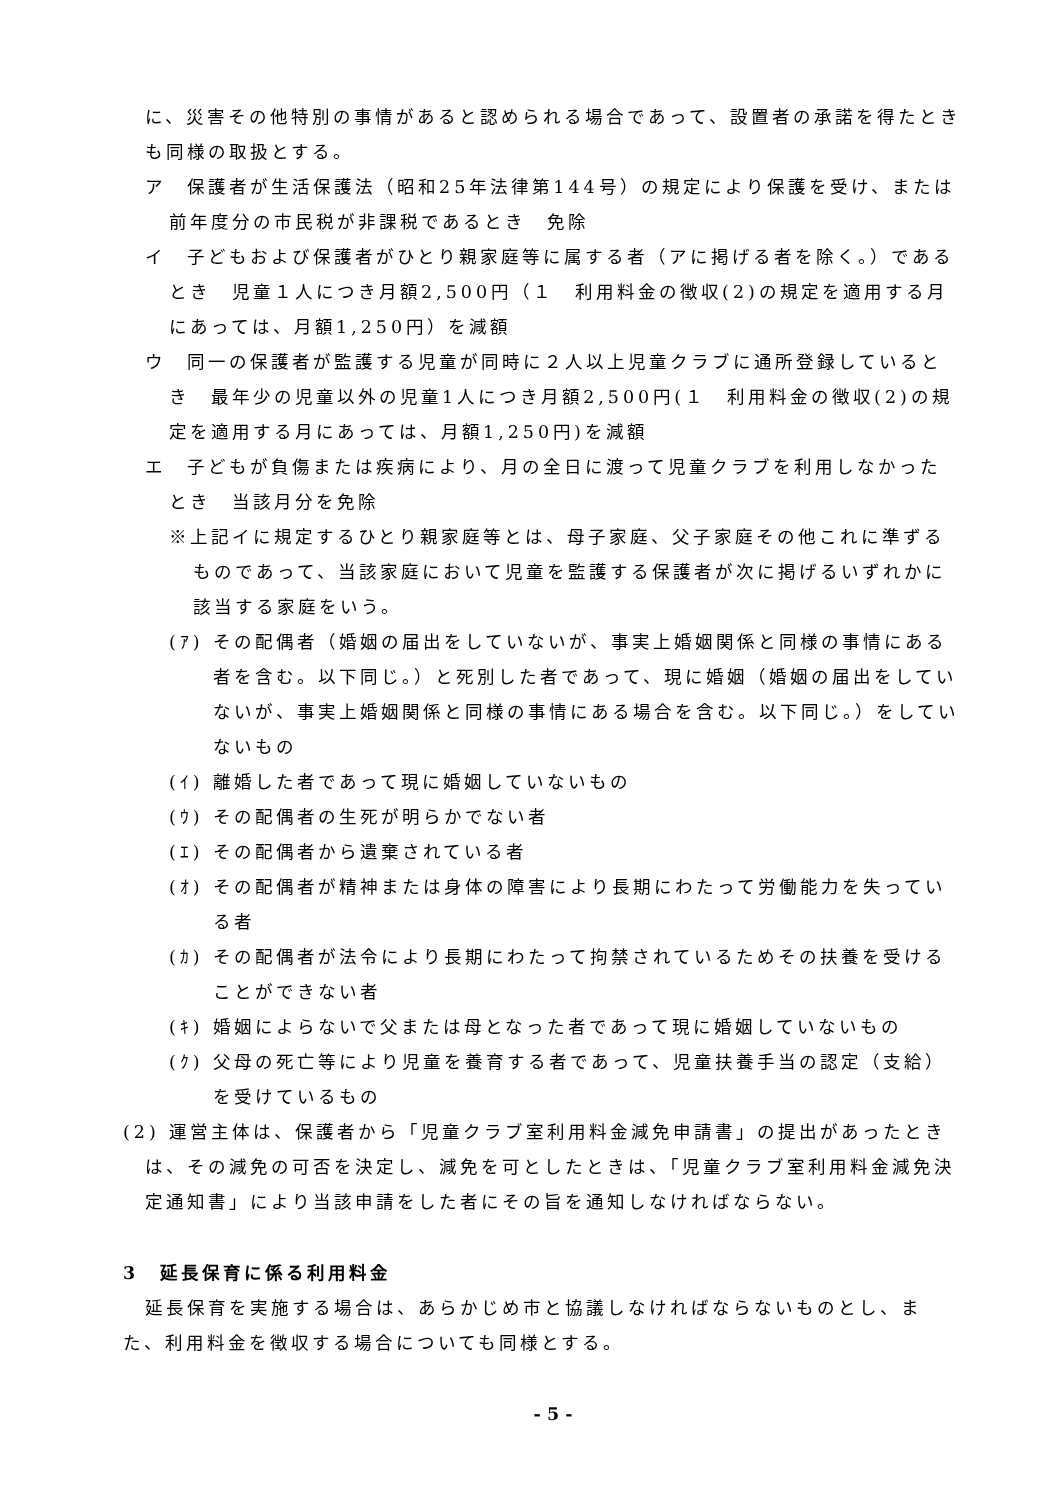に、災害その他特別の事情があると認められる場合であって、設置者の承諾を得たときも同様の取扱とする。
ア　保護者が生活保護法（昭和25年法律第144号）の規定により保護を受け、または前年度分の市民税が非課税であるとき　免除
イ　子どもおよび保護者がひとり親家庭等に属する者（アに掲げる者を除く。）であるとき　児童１人につき月額2,500円（１　利用料金の徴収(2)の規定を適用する月にあっては、月額1,250円）を減額
ウ　同一の保護者が監護する児童が同時に２人以上児童クラブに通所登録しているとき　最年少の児童以外の児童1人につき月額2,500円(１　利用料金の徴収(2)の規定を適用する月にあっては、月額1,250円)を減額
エ　子どもが負傷または疾病により、月の全日に渡って児童クラブを利用しなかったとき　当該月分を免除
※上記イに規定するひとり親家庭等とは、母子家庭、父子家庭その他これに準ずるものであって、当該家庭において児童を監護する保護者が次に掲げるいずれかに該当する家庭をいう。
(ｱ) その配偶者（婚姻の届出をしていないが、事実上婚姻関係と同様の事情にある者を含む。以下同じ。）と死別した者であって、現に婚姻（婚姻の届出をしていないが、事実上婚姻関係と同様の事情にある場合を含む。以下同じ。）をしていないもの
(ｲ) 離婚した者であって現に婚姻していないもの
(ｳ) その配偶者の生死が明らかでない者
(ｴ) その配偶者から遺棄されている者
(ｵ) その配偶者が精神または身体の障害により長期にわたって労働能力を失っている者
(ｶ) その配偶者が法令により長期にわたって拘禁されているためその扶養を受けることができない者
(ｷ) 婚姻によらないで父または母となった者であって現に婚姻していないもの
(ｸ) 父母の死亡等により児童を養育する者であって、児童扶養手当の認定（支給）を受けているもの
(2) 運営主体は、保護者から「児童クラブ室利用料金減免申請書」の提出があったときは、その減免の可否を決定し、減免を可としたときは、「児童クラブ室利用料金減免決定通知書」により当該申請をした者にその旨を通知しなければならない。
3　延長保育に係る利用料金
延長保育を実施する場合は、あらかじめ市と協議しなければならないものとし、また、利用料金を徴収する場合についても同様とする。
- 5 -